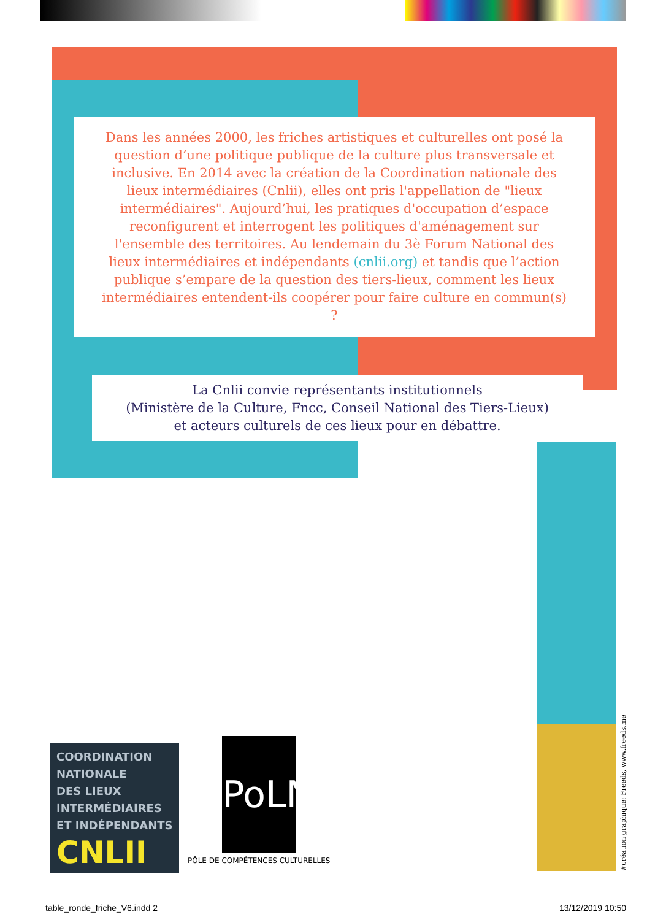Dans les années 2000, les friches artistiques et culturelles ont posé la question d’une politique publique de la culture plus transversale et inclusive. En 2014 avec la création de la Coordination nationale des lieux intermédiaires (Cnlii), elles ont pris l'appellation de "lieux intermédiaires". Aujourd’hui, les pratiques d'occupation d’espace reconfigurent et interrogent les politiques d'aménagement sur l'ensemble des territoires. Au lendemain du 3è Forum National des lieux intermédiaires et indépendants (cnlii.org) et tandis que l’action publique s’empare de la question des tiers-lieux, comment les lieux intermédiaires entendent-ils coopérer pour faire culture en commun(s) ?
La Cnlii convie représentants institutionnels
(Ministère de la Culture, Fncc, Conseil National des Tiers-Lieux)
et acteurs culturels de ces lieux pour en débattre.
COORDINATION
NATIONALE
DES LIEUX
INTERMÉDIAIRES
ET INDÉPENDANTS
CNLII
PoLN
PÔLE DE COMPÉTENCES CULTURELLES
#création graphique: Freeds, www.freeds.me
table_ronde_friche_V6.indd 2 13/12/2019 10:50